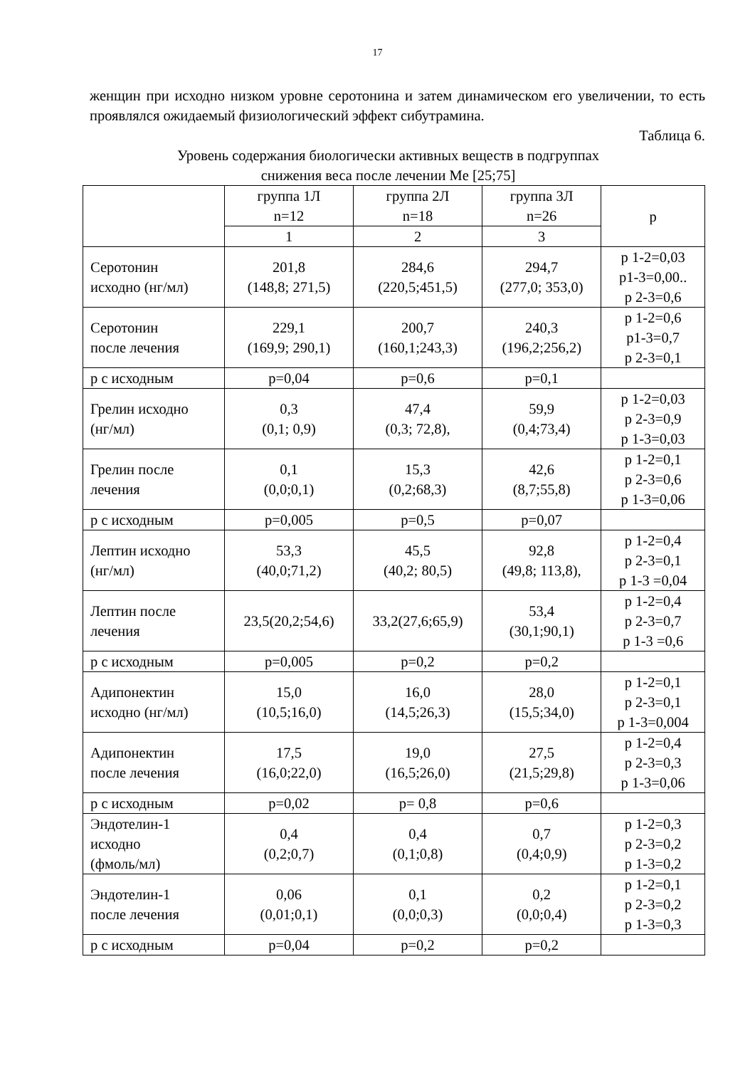17
женщин при исходно низком уровне серотонина и затем динамическом его увеличении, то есть проявлялся ожидаемый физиологический эффект сибутрамина.
Таблица 6.
Уровень содержания биологически активных веществ в подгруппах
снижения веса после лечении Me [25;75]
| | группа 1Л n=12 | группа 2Л n=18 | группа 3Л n=26 | p |
| --- | --- | --- | --- | --- |
| | 1 | 2 | 3 | |
| Серотонин исходно (нг/мл) | 201,8 (148,8; 271,5) | 284,6 (220,5;451,5) | 294,7 (277,0; 353,0) | p 1-2=0,03 p1-3=0,00.. p 2-3=0,6 |
| Серотонин после лечения | 229,1 (169,9; 290,1) | 200,7 (160,1;243,3) | 240,3 (196,2;256,2) | p 1-2=0,6 p1-3=0,7 p 2-3=0,1 |
| р с исходным | p=0,04 | p=0,6 | p=0,1 | |
| Грелин исходно (нг/мл) | 0,3 (0,1; 0,9) | 47,4 (0,3; 72,8), | 59,9 (0,4;73,4) | p 1-2=0,03 p 2-3=0,9 p 1-3=0,03 |
| Грелин после лечения | 0,1 (0,0;0,1) | 15,3 (0,2;68,3) | 42,6 (8,7;55,8) | p 1-2=0,1 p 2-3=0,6 p 1-3=0,06 |
| р с исходным | p=0,005 | p=0,5 | p=0,07 | |
| Лептин исходно (нг/мл) | 53,3 (40,0;71,2) | 45,5 (40,2; 80,5) | 92,8 (49,8; 113,8), | p 1-2=0,4 p 2-3=0,1 p 1-3 =0,04 |
| Лептин после лечения | 23,5(20,2;54,6) | 33,2(27,6;65,9) | 53,4 (30,1;90,1) | p 1-2=0,4 p 2-3=0,7 p 1-3 =0,6 |
| р с исходным | p=0,005 | p=0,2 | p=0,2 | |
| Адипонектин исходно (нг/мл) | 15,0 (10,5;16,0) | 16,0 (14,5;26,3) | 28,0 (15,5;34,0) | p 1-2=0,1 p 2-3=0,1 p 1-3=0,004 |
| Адипонектин после лечения | 17,5 (16,0;22,0) | 19,0 (16,5;26,0) | 27,5 (21,5;29,8) | p 1-2=0,4 p 2-3=0,3 p 1-3=0,06 |
| р с исходным | p=0,02 | p= 0,8 | p=0,6 | |
| Эндотелин-1 исходно (фмоль/мл) | 0,4 (0,2;0,7) | 0,4 (0,1;0,8) | 0,7 (0,4;0,9) | p 1-2=0,3 p 2-3=0,2 p 1-3=0,2 |
| Эндотелин-1 после лечения | 0,06 (0,01;0,1) | 0,1 (0,0;0,3) | 0,2 (0,0;0,4) | p 1-2=0,1 p 2-3=0,2 p 1-3=0,3 |
| р с исходным | p=0,04 | p=0,2 | p=0,2 | |